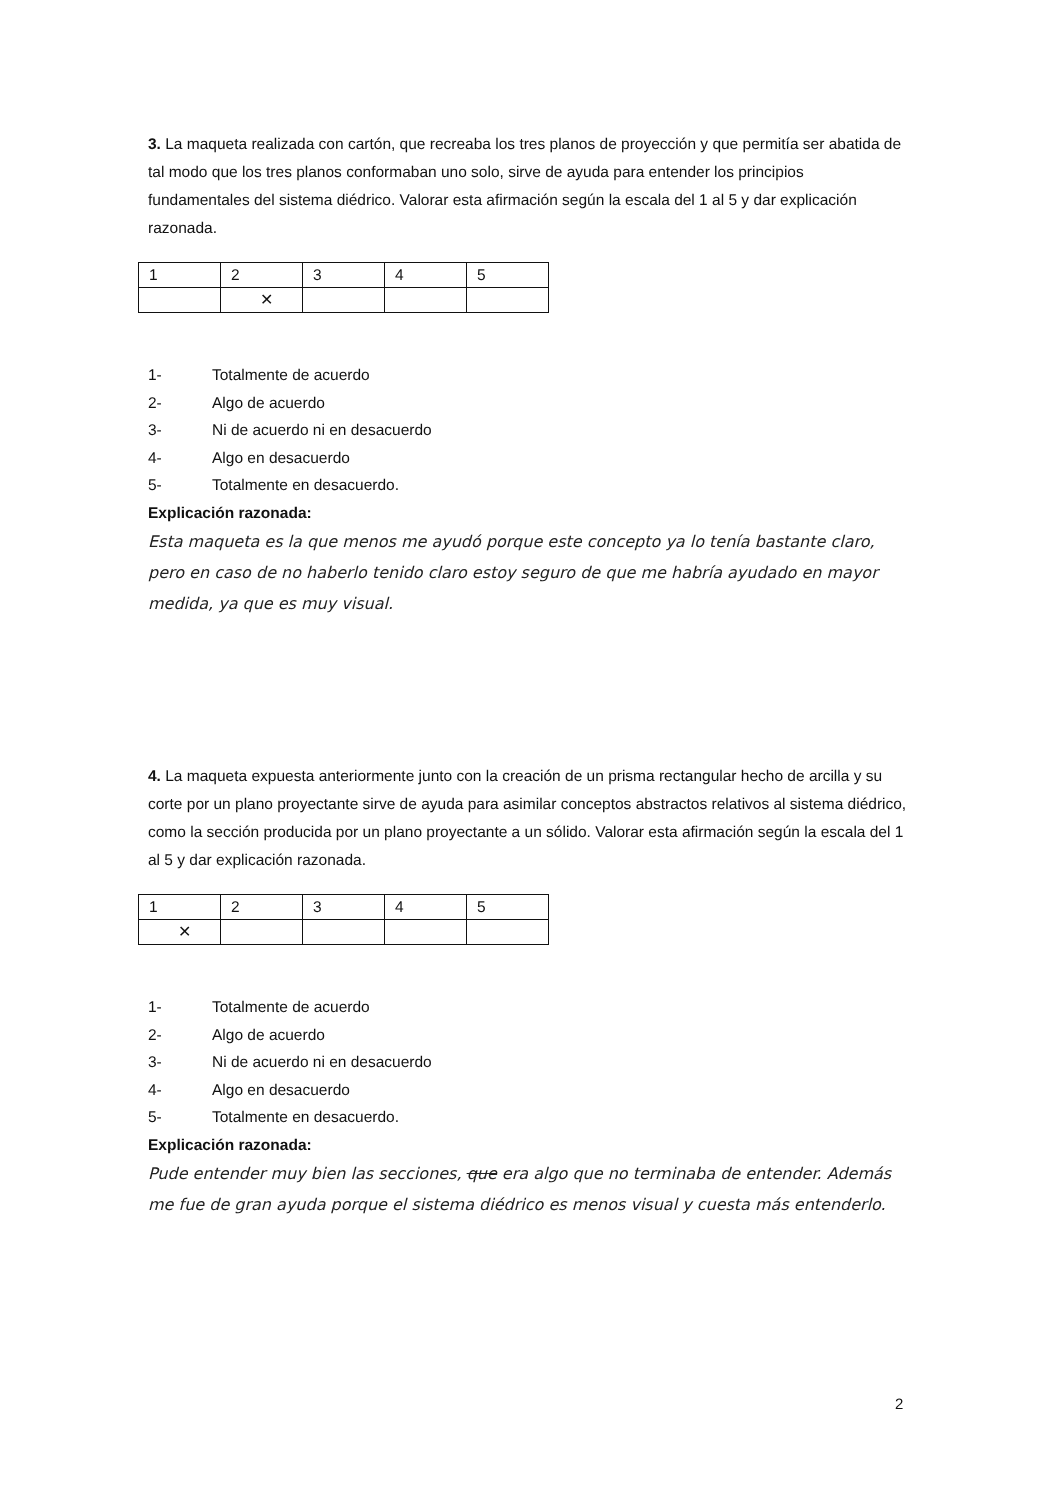3. La maqueta realizada con cartón, que recreaba los tres planos de proyección y que permitía ser abatida de tal modo que los tres planos conformaban uno solo, sirve de ayuda para entender los principios fundamentales del sistema diédrico. Valorar esta afirmación según la escala del 1 al 5 y dar explicación razonada.
| 1 | 2 | 3 | 4 | 5 |
| | ✕ | | | |
1- Totalmente de acuerdo
2- Algo de acuerdo
3- Ni de acuerdo ni en desacuerdo
4- Algo en desacuerdo
5- Totalmente en desacuerdo.
Explicación razonada:
Esta maqueta es la que menos me ayudó porque este concepto ya lo tenía bastante claro, pero en caso de no haberlo tenido claro estoy seguro de que me habría ayudado en mayor medida, ya que es muy visual.
4. La maqueta expuesta anteriormente junto con la creación de un prisma rectangular hecho de arcilla y su corte por un plano proyectante sirve de ayuda para asimilar conceptos abstractos relativos al sistema diédrico, como la sección producida por un plano proyectante a un sólido. Valorar esta afirmación según la escala del 1 al 5 y dar explicación razonada.
| 1 | 2 | 3 | 4 | 5 |
| ✕ | | | | |
1- Totalmente de acuerdo
2- Algo de acuerdo
3- Ni de acuerdo ni en desacuerdo
4- Algo en desacuerdo
5- Totalmente en desacuerdo.
Explicación razonada:
Pude entender muy bien las secciones, que era algo que no terminaba de entender. Además me fue de gran ayuda porque el sistema diédrico es menos visual y cuesta más entenderlo.
2